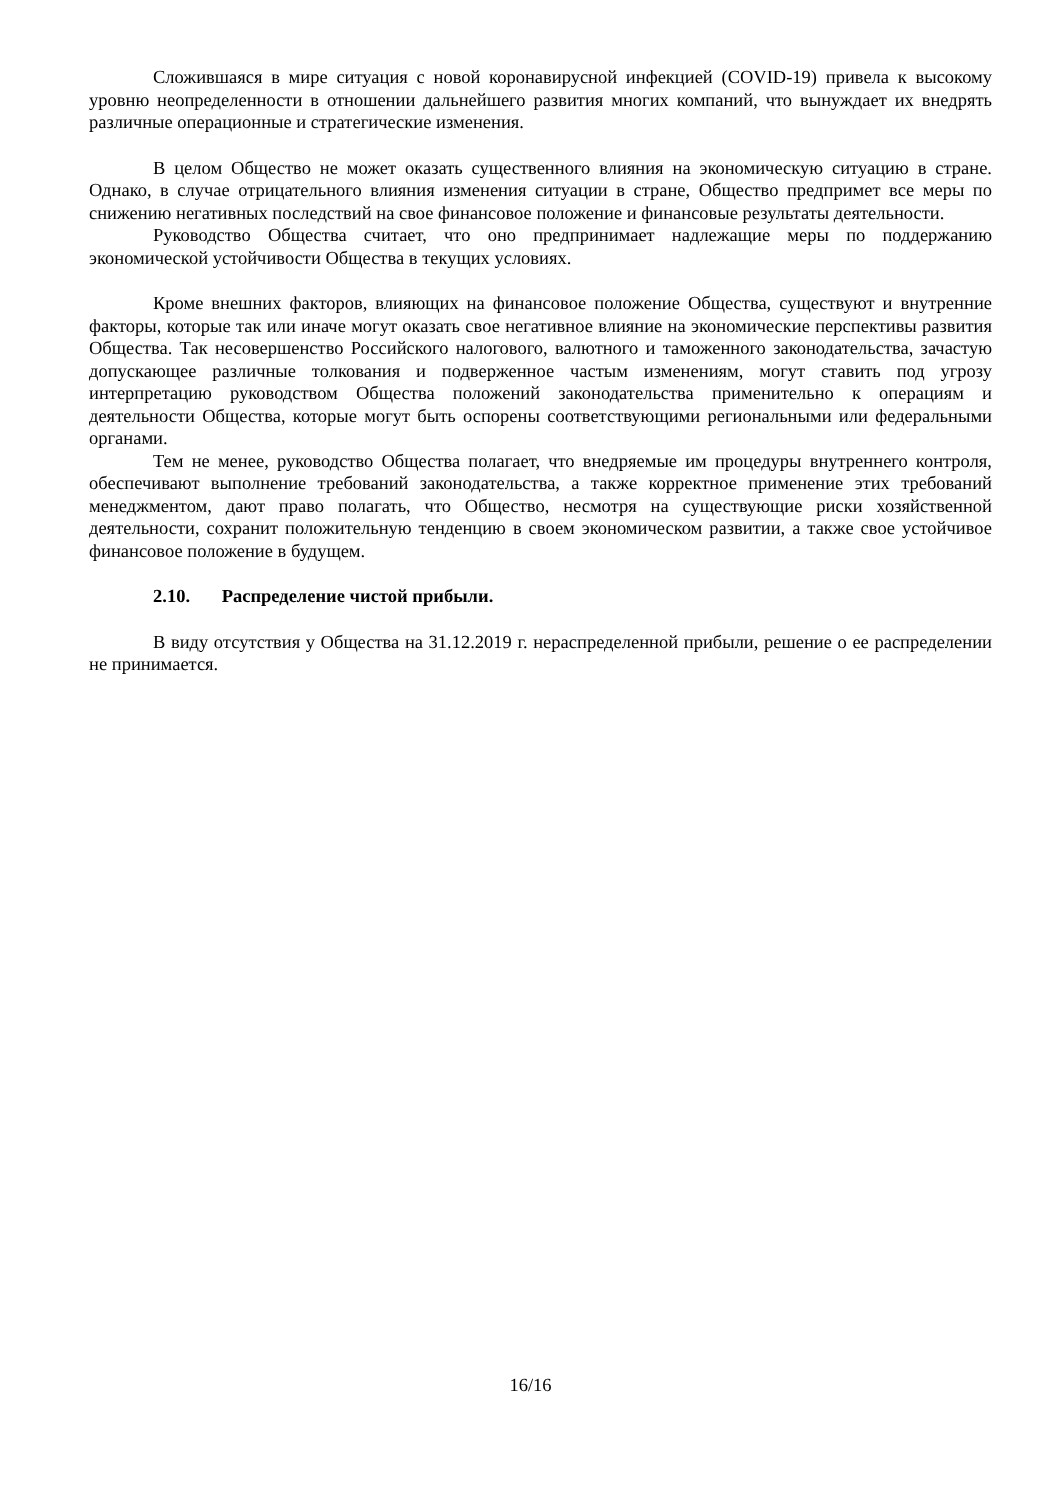Сложившаяся в мире ситуация с новой коронавирусной инфекцией (COVID-19) привела к высокому уровню неопределенности в отношении дальнейшего развития многих компаний, что вынуждает их внедрять различные операционные и стратегические изменения.
В целом Общество не может оказать существенного влияния на экономическую ситуацию в стране. Однако, в случае отрицательного влияния изменения ситуации в стране, Общество предпримет все меры по снижению негативных последствий на свое финансовое положение и финансовые результаты деятельности.
Руководство Общества считает, что оно предпринимает надлежащие меры по поддержанию экономической устойчивости Общества в текущих условиях.
Кроме внешних факторов, влияющих на финансовое положение Общества, существуют и внутренние факторы, которые так или иначе могут оказать свое негативное влияние на экономические перспективы развития Общества. Так несовершенство Российского налогового, валютного и таможенного законодательства, зачастую допускающее различные толкования и подверженное частым изменениям, могут ставить под угрозу интерпретацию руководством Общества положений законодательства применительно к операциям и деятельности Общества, которые могут быть оспорены соответствующими региональными или федеральными органами.
Тем не менее, руководство Общества полагает, что внедряемые им процедуры внутреннего контроля, обеспечивают выполнение требований законодательства, а также корректное применение этих требований менеджментом, дают право полагать, что Общество, несмотря на существующие риски хозяйственной деятельности, сохранит положительную тенденцию в своем экономическом развитии, а также свое устойчивое финансовое положение в будущем.
2.10. Распределение чистой прибыли.
В виду отсутствия у Общества на 31.12.2019 г. нераспределенной прибыли, решение о ее распределении не принимается.
16/16